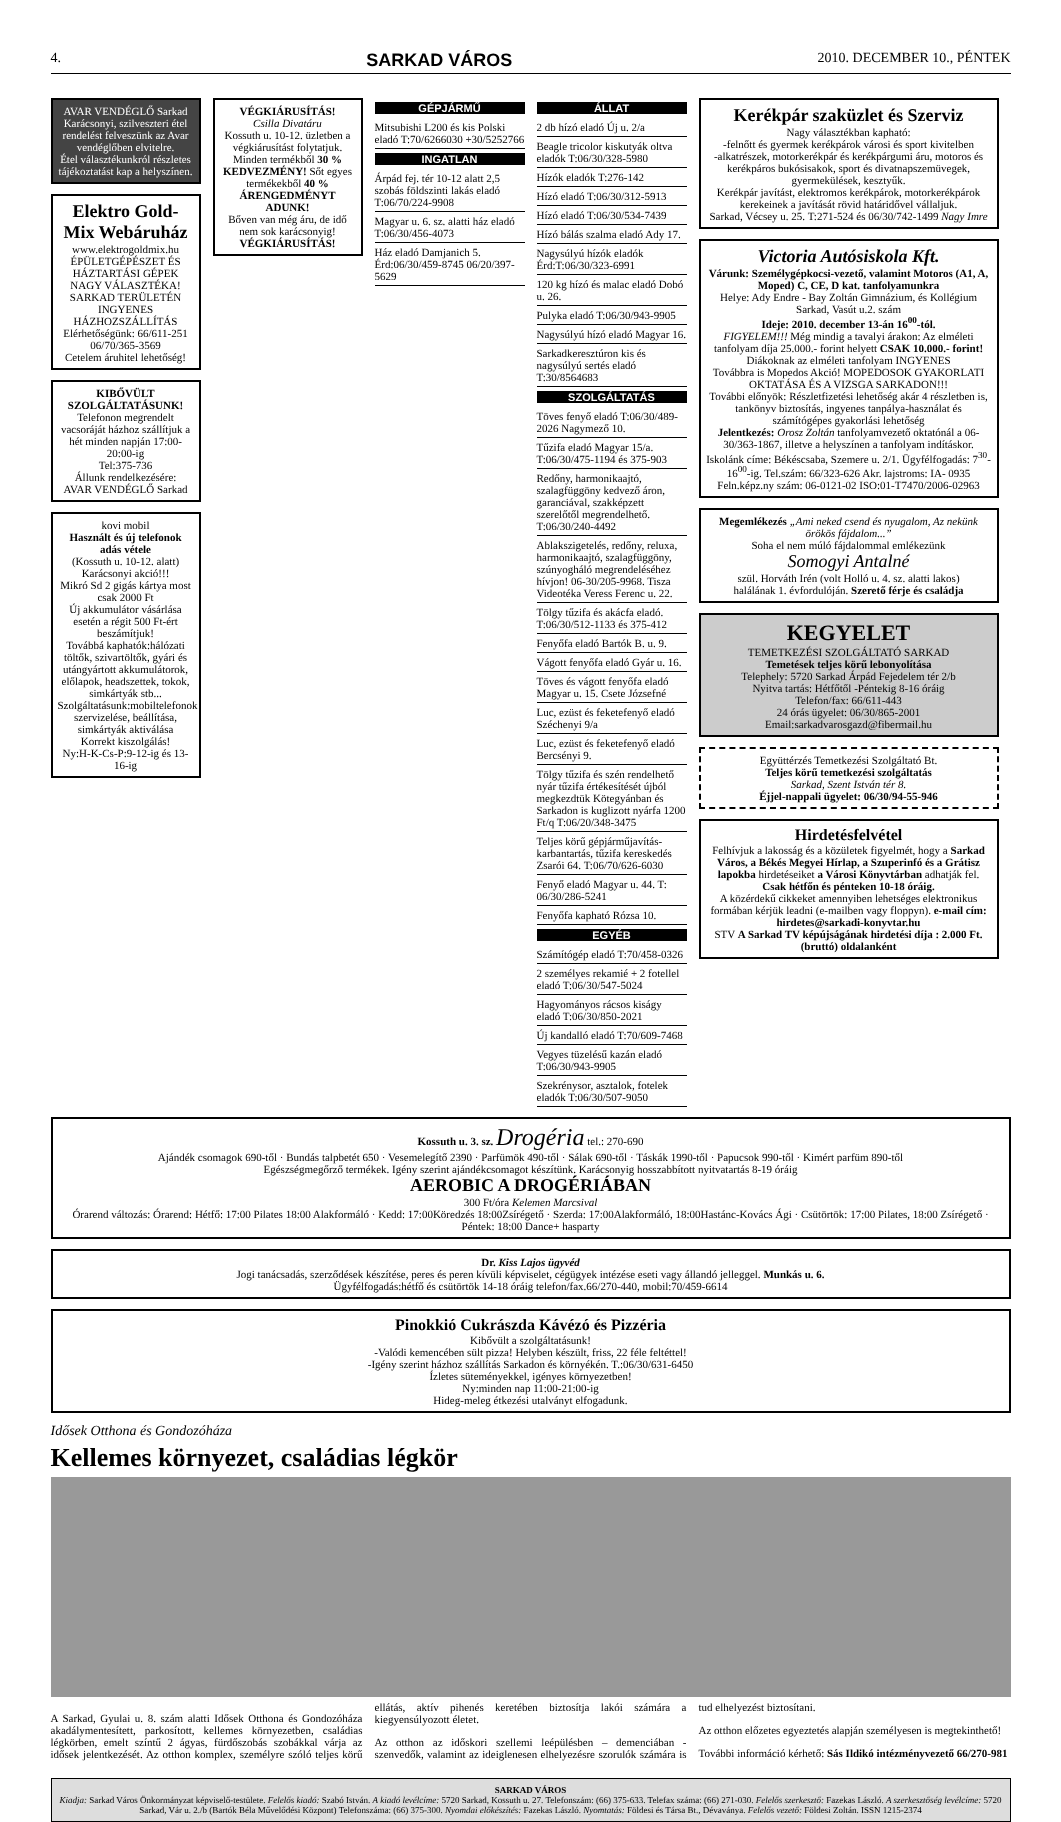4. SARKAD VÁROS 2010. DECEMBER 10., PÉNTEK
AVAR VENDÉGLŐ Sarkad
Karácsonyi, szilveszteri étel rendelést felveszünk az Avar vendéglőben elvitelre.
Étel választékunkról részletes tájékoztatást kap a helyszínen.
Elektro Gold-Mix Webáruház
www.elektrogoldmix.hu
ÉPÜLETGÉPÉSZET ÉS HÁZTARTÁSI GÉPEK NAGY VÁLASZTÉKA! SARKAD TERÜLETÉN INGYENES HÁZHOZSZÁLLÍTÁS
Elérhetőségünk: 66/611-251 06/70/365-3569
Cetelem áruhitel lehetőség!
KIBŐVÜLT SZOLGÁLTATÁSUNK!
Telefonon megrendelt vacsoráját házhoz szállítjuk a hét minden napján 17:00-20:00-ig
Tel:375-736
Állunk rendelkezésére:
AVAR VENDÉGLŐ Sarkad
kovi mobil
Használt és új telefonok adás vétele
(Kossuth u. 10-12. alatt)
Karácsonyi akció!!!
Mikró Sd 2 gigás kártya most csak 2000 Ft
Új akkumulátor vásárlása esetén a régit 500 Ft-ért beszámítjuk!
Továbbá kaphatók:hálózati töltők, szivartöltők, gyári és utángyártott akkumulátorok, előlapok, headszettek, tokok, simkártyák stb...
Szolgáltatásunk:mobiltelefonok szervizelése, beállítása, simkártyák aktiválása
Korrekt kiszolgálás!
Ny:H-K-Cs-P:9-12-ig és 13-16-ig
VÉGKIÁRUSÍTÁS!
Csilla Divatáru
Kossuth u. 10-12. üzletben a végkiárusítást folytatjuk.
Minden termékből 30 % KEDVEZMÉNY! Sőt egyes termékekből 40 % ÁRENGEDMÉNYT ADUNK!
Bőven van még áru, de idő nem sok karácsonyig!
VÉGKIÁRUSÍTÁS!
GÉPJÁRMŰ
Mitsubishi L200 és kis Polski eladó T:70/6266030 +30/5252766
INGATLAN
Árpád fej. tér 10-12 alatt 2,5 szobás földszinti lakás eladó T:06/70/224-9908
Magyar u. 6. sz. alatti ház eladó T:06/30/456-4073
Ház eladó Damjanich 5. Érd:06/30/459-8745 06/20/397-5629
ÁLLAT
2 db hízó eladó Új u. 2/a
Beagle tricolor kiskutyák oltva eladók T:06/30/328-5980
Hízók eladók T:276-142
Hízó eladó T:06/30/312-5913
Hízó eladó T:06/30/534-7439
Hízó bálás szalma eladó Ady 17.
Nagysúlyú hízók eladók Érd:T:06/30/323-6991
120 kg hízó és malac eladó Dobó u. 26.
Pulyka eladó T:06/30/943-9905
Nagysúlyú hízó eladó Magyar 16.
Sarkadkeresztúron kis és nagysúlyú sertés eladó T:30/8564683
SZOLGÁLTATÁS
Töves fenyő eladó T:06/30/489-2026 Nagymező 10.
Tűzifa eladó Magyar 15/a. T:06/30/475-1194 és 375-903
Redőny, harmonikaajtó, szalagfüggöny kedvező áron, garanciával, szakképzett szerelőtől megrendelhető. T:06/30/240-4492
Ablakszigetelés, redőny, reluxa, harmonikaajtó, szalagfüggöny, szúnyogháló megrendeléséhez hívjon! 06-30/205-9968. Tisza Videotéka Veress Ferenc u. 22.
Tölgy tűzifa és akácfa eladó. T:06/30/512-1133 és 375-412
Fenyőfa eladó Bartók B. u. 9.
Vágott fenyőfa eladó Gyár u. 16.
Töves és vágott fenyőfa eladó Magyar u. 15. Csete Józsefné
Luc, ezüst és feketefenyő eladó Széchenyi 9/a
Luc, ezüst és feketefenyő eladó Bercsényi 9.
Tölgy tűzifa és szén rendelhető nyár tűzifa értékesítését újból megkezdtük Kötegyánban és Sarkadon is kuglizott nyárfa 1200 Ft/q T:06/20/348-3475
Teljes körű gépjárműjavítás-karbantartás, tűzifa kereskedés Zsarói 64. T:06/70/626-6030
Fenyő eladó Magyar u. 44. T: 06/30/286-5241
Fenyőfa kapható Rózsa 10.
EGYÉB
Számítógép eladó T:70/458-0326
2 személyes rekamié + 2 fotellel eladó T:06/30/547-5024
Hagyományos rácsos kiságy eladó T:06/30/850-2021
Új kandalló eladó T:70/609-7468
Vegyes tüzelésű kazán eladó T:06/30/943-9905
Szekrénysor, asztalok, fotelek eladók T:06/30/507-9050
Kerékpár szaküzlet és Szerviz
Nagy választékban kapható:
-felnőtt és gyermek kerékpárok városi és sport kivitelben
-alkatrészek, motorkerékpár és kerékpárgumi áru, motoros és kerékpáros bukósisakok, sport és divatnapszemüvegek, gyermekülések, kesztyűk.
Kerékpár javítást, elektromos kerékpárok, motorkerékpárok kerekeinek a javítását rövid határidővel vállaljuk.
Sarkad, Vécsey u. 25. T:271-524 és 06/30/742-1499 Nagy Imre
Victoria Autósiskola Kft.
Várunk: Személygépkocsi-vezető, valamint Motoros (A1, A, Moped) C, CE, D kat. tanfolyamunkra
Helye: Ady Endre - Bay Zoltán Gimnázium, és Kollégium Sarkad, Vasút u.2. szám
Ideje: 2010. december 13-án 16<sup>00</sup>-tól.
FIGYELEM!!! Még mindig a tavalyi árakon: Az elméleti tanfolyam díja 25.000.- forint helyett CSAK 10.000.- forint!
Diákoknak az elméleti tanfolyam INGYENES
Továbbra is Mopedos Akció! MOPEDOSOK GYAKORLATI OKTATÁSA ÉS A VIZSGA SARKADON!!!
További előnyök: Részletfizetési lehetőség akár 4 részletben is, tankönyv biztosítás, ingyenes tanpálya-használat és számítógépes gyakorlási lehetőség
Jelentkezés: Orosz Zoltán tanfolyamvezető oktatónál a 06-30/363-1867, illetve a helyszínen a tanfolyam indításkor.
Iskolánk címe: Békéscsaba, Szemere u. 2/1. Ügyfélfogadás: 7<sup>30</sup>-16<sup>00</sup>-ig. Tel.szám: 66/323-626 Akr. lajstroms: IA- 0935 Feln.képz.ny szám: 06-0121-02 ISO:01-T7470/2006-02963
Megemlékezés „Ami neked csend és nyugalom, Az nekünk örökös fájdalom...”
Soha el nem múló fájdalommal emlékezünk
Somogyi Antalné
szül. Horváth Irén (volt Holló u. 4. sz. alatti lakos)
halálának 1. évfordulóján. Szerető férje és családja
KEGYELET
TEMETKEZÉSI SZOLGÁLTATÓ SARKAD
Temetések teljes körű lebonyolítása
Telephely: 5720 Sarkad Árpád Fejedelem tér 2/b
Nyitva tartás: Hétfőtől -Péntekig 8-16 óráig
Telefon/fax: 66/611-443
24 órás ügyelet: 06/30/865-2001
Email:sarkadvarosgazd@fibermail.hu
Együttérzés Temetkezési Szolgáltató Bt.
Teljes körű temetkezési szolgáltatás
Sarkad, Szent István tér 8.
Éjjel-nappali ügyelet: 06/30/94-55-946
Hirdetésfelvétel
Felhívjuk a lakosság és a közületek figyelmét, hogy a Sarkad Város, a Békés Megyei Hírlap, a Szuperinfó és a Grátisz lapokba hirdetéseiket a Városi Könyvtárban adhatják fel.
Csak hétfőn és pénteken 10-18 óráig.
A közérdekű cikkeket amennyiben lehetséges elektronikus formában kérjük leadni (e-mailben vagy floppyn). e-mail cím: hirdetes@sarkadi-konyvtar.hu
STV A Sarkad TV képújságának hirdetési díja : 2.000 Ft. (bruttó) oldalanként
Kossuth u. 3. sz. Drogéria tel.: 270-690
Ajándék csomagok 690-től · Bundás talpbetét 650 · Vesemelegítő 2390 · Parfümök 490-től · Sálak 690-től · Táskák 1990-től · Papucsok 990-től · Kimért parfüm 890-től
Egészségmegőrző termékek. Igény szerint ajándékcsomagot készítünk. Karácsonyig hosszabbított nyitvatartás 8-19 óráig
AEROBIC A DROGÉRIÁBAN
300 Ft/óra Kelemen Marcsival
Órarend változás: Órarend: Hétfő: 17:00 Pilates 18:00 Alakformáló · Kedd: 17:00Köredzés 18:00Zsírégető · Szerda: 17:00Alakformáló, 18:00Hastánc-Kovács Ági · Csütörtök: 17:00 Pilates, 18:00 Zsírégető · Péntek: 18:00 Dance+ hasparty
Dr. Kiss Lajos ügyvéd
Jogi tanácsadás, szerződések készítése, peres és peren kívüli képviselet, cégügyek intézése eseti vagy állandó jelleggel. Munkás u. 6.
Ügyfélfogadás:hétfő és csütörtök 14-18 óráig telefon/fax.66/270-440, mobil:70/459-6614
Pinokkió Cukrászda Kávézó és Pizzéria
Kibővült a szolgáltatásunk!
-Valódi kemencében sült pizza! Helyben készült, friss, 22 féle feltéttel!
-Igény szerint házhoz szállítás Sarkadon és környékén. T.:06/30/631-6450
Ízletes süteményekkel, igényes környezetben!
Ny:minden nap 11:00-21:00-ig
Hideg-meleg étkezési utalványt elfogadunk.
Idősek Otthona és Gondozóháza
Kellemes környezet, családias légkör
A Sarkad, Gyulai u. 8. szám alatti Idősek Otthona és Gondozóháza akadálymentesített, parkosított, kellemes környezetben, családias légkörben, emelt színtű 2 ágyas, fürdőszobás szobákkal várja az idősek jelentkezését. Az otthon komplex, személyre szóló teljes körű ellátás, aktív pihenés keretében biztosítja lakói számára a kiegyensúlyozott életet.
Az otthon az időskori szellemi leépülésben – demenciában - szenvedők, valamint az ideiglenesen elhelyezésre szorulók számára is tud elhelyezést biztosítani.
Az otthon előzetes egyeztetés alapján személyesen is megtekinthető!
További információ kérhető: Sás Ildikó intézményvezető 66/270-981
SARKAD VÁROS
Kiadja: Sarkad Város Önkormányzat képviselő-testülete. Felelős kiadó: Szabó István. A kiadó levélcíme: 5720 Sarkad, Kossuth u. 27. Telefonszám: (66) 375-633. Telefax száma: (66) 271-030. Felelős szerkesztő: Fazekas László. A szerkesztőség levélcíme: 5720 Sarkad, Vár u. 2./b (Bartók Béla Művelődési Központ) Telefonszáma: (66) 375-300. Nyomdai előkészítés: Fazekas László. Nyomtatás: Földesi és Társa Bt., Dévaványa. Felelős vezető: Földesi Zoltán. ISSN 1215-2374